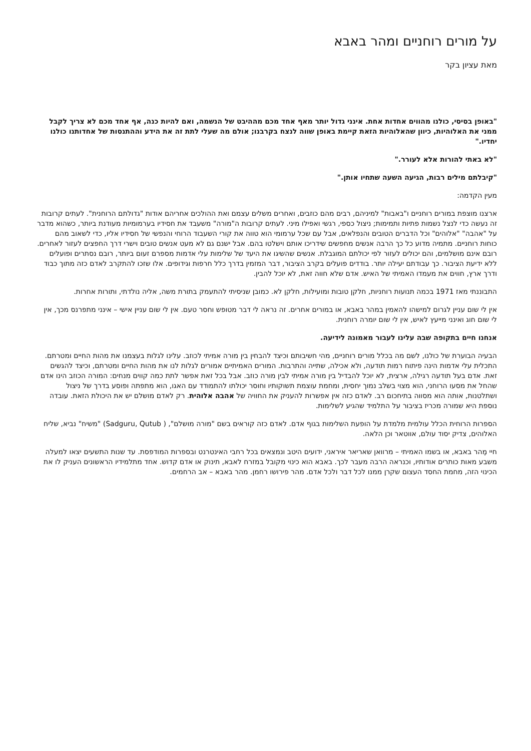על מורים רוחניים ומהר באבא
מאת עציון בקר
"באופן בסיסי, כולנו מהווים אחדות אחת. אינני גדול יותר מאף אחד מכם מההיבט של הנשמה, ואם להיות כנה, אף אחד מכם לא צריך לקבל ממני את האלוהיות, כיוון שהאלוהיות הזאת קיימת באופן שווה לנצח בקרבנו; אולם מה שעלי לתת זה את הידע וההתנסות של אחדותנו כולנו יחדיו."
"לא באתי להורות אלא לעורר."
"קיבלתם מילים רבות, הגיעה השעה שתחיו אותן."
מעין הקדמה:
ארצנו מוצפת במורים רוחניים ו"באבות" למיניהם, רבים מהם כוזבים, ואחרים משלים עצמם ואת ההולכים אחריהם אודות "גדולתם הרוחנית". לעתים קרובות זה נעשה כדי לנצל נשמות פתיות ותמימות; ניצול כספי, רגשי ואפילו מיני. לעתים קרובות ה"מורה" משעבד את חסידיו בערמומיות מעודנת ביותר, כשהוא מדבר על "אהבה" "אלוהים" וכל הדברים הטובים והנפלאים, אבל עם שכל ערמומי הוא טווה את קורי השעבוד הרוחי והנפשי של חסידיו אליו, כדי לשאוב מהם כוחות רוחניים. מתמיה מדוע כל כך הרבה אנשים מחפשים שידריכו אותם וישלטו בהם. אבל ישנם גם לא מעט אנשים טובים וישרי דרך החפצים לעזור לאחרים. רובם אינם מושלמים, והם יכולים לעזור לפי יכולתם המוגבלת. אנשים שהשיגו את היעד של שלימות עלי אדמות מספרם זעום ביותר, רובם נסתרים ופועלים ללא ידיעת הציבור. כך עבודתם יעילה יותר. בודדים פועלים בקרב הציבור, דבר המזמין בדרך כלל חרפות וגידופים. אלו שזכו להתקרב לאדם כזה מתוך כבוד ודרך ארץ, חווים את מעמדו האמיתי של האיש. אדם שלא חווה זאת, לא יוכל להבין.
התבוננתי מאז 1971 בכמה תנועות רוחניות, חלקן טובות ומועילות, חלקן לא. כמובן שניסיתי להתעמק בתורת משה, אליה נולדתי, ותורות אחרות.
אין לי שום עניין לגרום למישהו להאמין במהר באבא, או במורים אחרים. זה נראה לי דבר מטופש וחסר טעם. אין לי שום עניין אישי – אינני מתפרנס מכך, אין לי שום חוג ואינני מייעץ לאיש, אין לי שום יומרה רוחנית.
אנחנו חיים בתקופה שבה עלינו לעבור מאמונה לידיעה.
הבעיה הבוערת של כולנו, לשם מה בכלל מורים רוחניים, מהי חשיבותם וכיצד להבחין בין מורה אמיתי לכוזב. עלינו לגלות בעצמנו את מהות החיים ומטרתם. התכלית עלי אדמות הינה פיתוח רמות תודעה, ולא אכילה, שתייה והתרבות. המורים האמיתיים אמורים לגלות לנו את מהות החיים ומטרתם, וכיצד להגשים זאת. אדם בעל תודעה רגילה, ארצית, לא יוכל להבדיל בין מורה אמיתי לבין מורה כוזב. אבל בכל זאת אפשר לתת כמה קווים מנחים: המורה הכוזב הינו אדם שהחל את מסעו הרוחני, הוא מצוי בשלב נמוך יחסית, ומחמת עוצמת תשוקותיו וחוסר יכולתו להתמודד עם האגו, הוא מתפתה ופוסע בדרך של ניצול ושתלטנות, אותה הוא מסווה בתיחכום רב. לאדם כזה אין אפשרות להעניק את החוויה של אהבה אלוהית. רק לאדם מושלם יש את היכולת הזאת. עובדה נוספת היא שמורה מכריז בציבור על התלמיד שהגיע לשלימות.
הספרות הרוחית הכלל עולמית מלמדת על הופעת השלימות בגוף אדם. לאדם כזה קוראים בשם "מורה מושלם", ( Sadguru, Qutub) "משיח" נביא, שליח האלוהים, צדיק יסוד עולם, אווטאר וכן הלאה.
חיי מֶהר באבא, או בשמו האמיתי – מרוואן שאריאר איראני, ידועים היטב ונמצאים בכל רחבי האינטרנט ובספרות המודפסת. עד שנות התשעים יצאו למעלה משבע מאות כותרים אודותיו, וכנראה הרבה מעבר לכך. באבא הוא כינוי מקובל במזרח לאבא, תינוק או אדם קדוש. אחד מתלמידיו הראשונים העניק לו את הכינוי הזה, מחמת החסד העצום שקרן ממנו לכל דבר ולכל אדם. מהר פירושו רחמן. מהר באבא – אב הרחמים.